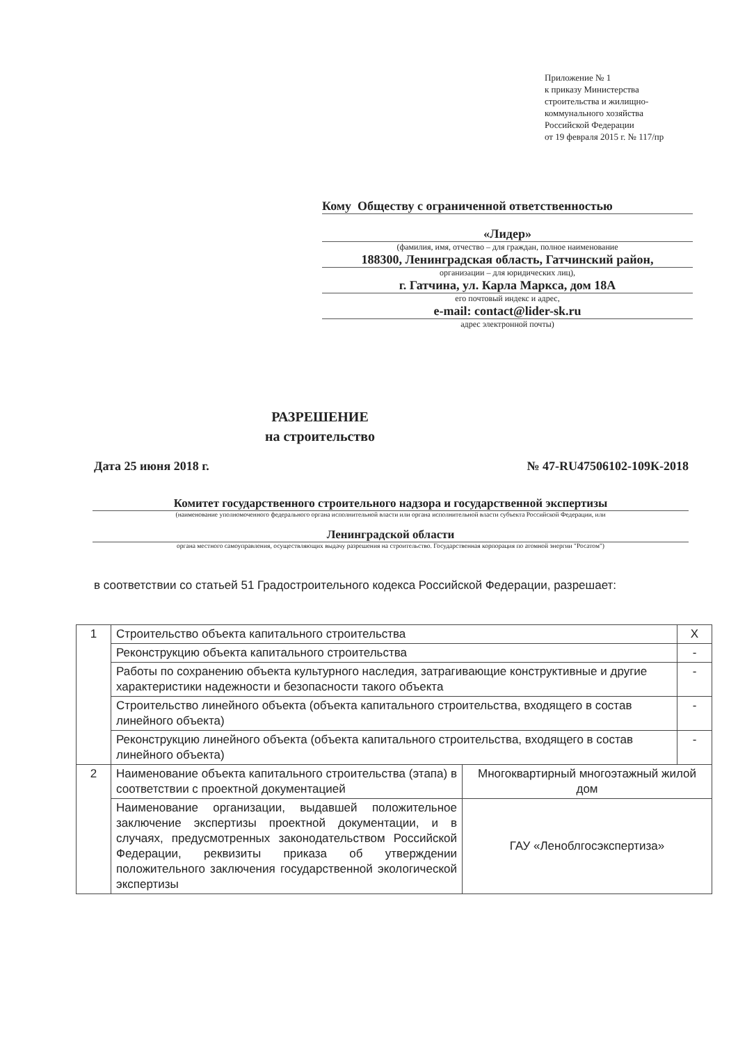Приложение № 1
к приказу Министерства
строительства и жилищно-
коммунального хозяйства
Российской Федерации
от 19 февраля 2015 г. № 117/пр
Кому Обществу с ограниченной ответственностью
«Лидер»
(фамилия, имя, отчество – для граждан, полное наименование
188300, Ленинградская область, Гатчинский район,
организации – для юридических лиц),
г. Гатчина, ул. Карла Маркса, дом 18А
его почтовый индекс и адрес,
e-mail: contact@lider-sk.ru
адрес электронной почты)
РАЗРЕШЕНИЕ
на строительство
Дата 25 июня 2018 г. № 47-RU47506102-109К-2018
Комитет государственного строительного надзора и государственной экспертизы
(наименование уполномоченного федерального органа исполнительной власти или органа исполнительной власти субъекта Российской Федерации, или
Ленинградской области
органа местного самоуправления, осуществляющих выдачу разрешения на строительство. Государственная корпорация по атомной энергии "Росатом")
в соответствии со статьей 51 Градостроительного кодекса Российской Федерации, разрешает:
| 1 | Строительство объекта капитального строительства | | X |
| | Реконструкцию объекта капитального строительства | | - |
| | Работы по сохранению объекта культурного наследия, затрагивающие конструктивные и другие характеристики надежности и безопасности такого объекта | | - |
| | Строительство линейного объекта (объекта капитального строительства, входящего в состав линейного объекта) | | - |
| | Реконструкцию линейного объекта (объекта капитального строительства, входящего в состав линейного объекта) | | - |
| 2 | Наименование объекта капитального строительства (этапа) в соответствии с проектной документацией | Многоквартирный многоэтажный жилой дом | |
| | Наименование организации, выдавшей положительное заключение экспертизы проектной документации, и в случаях, предусмотренных законодательством Российской Федерации, реквизиты приказа об утверждении положительного заключения государственной экологической экспертизы | ГАУ «Леноблгосэкспертиза» | |